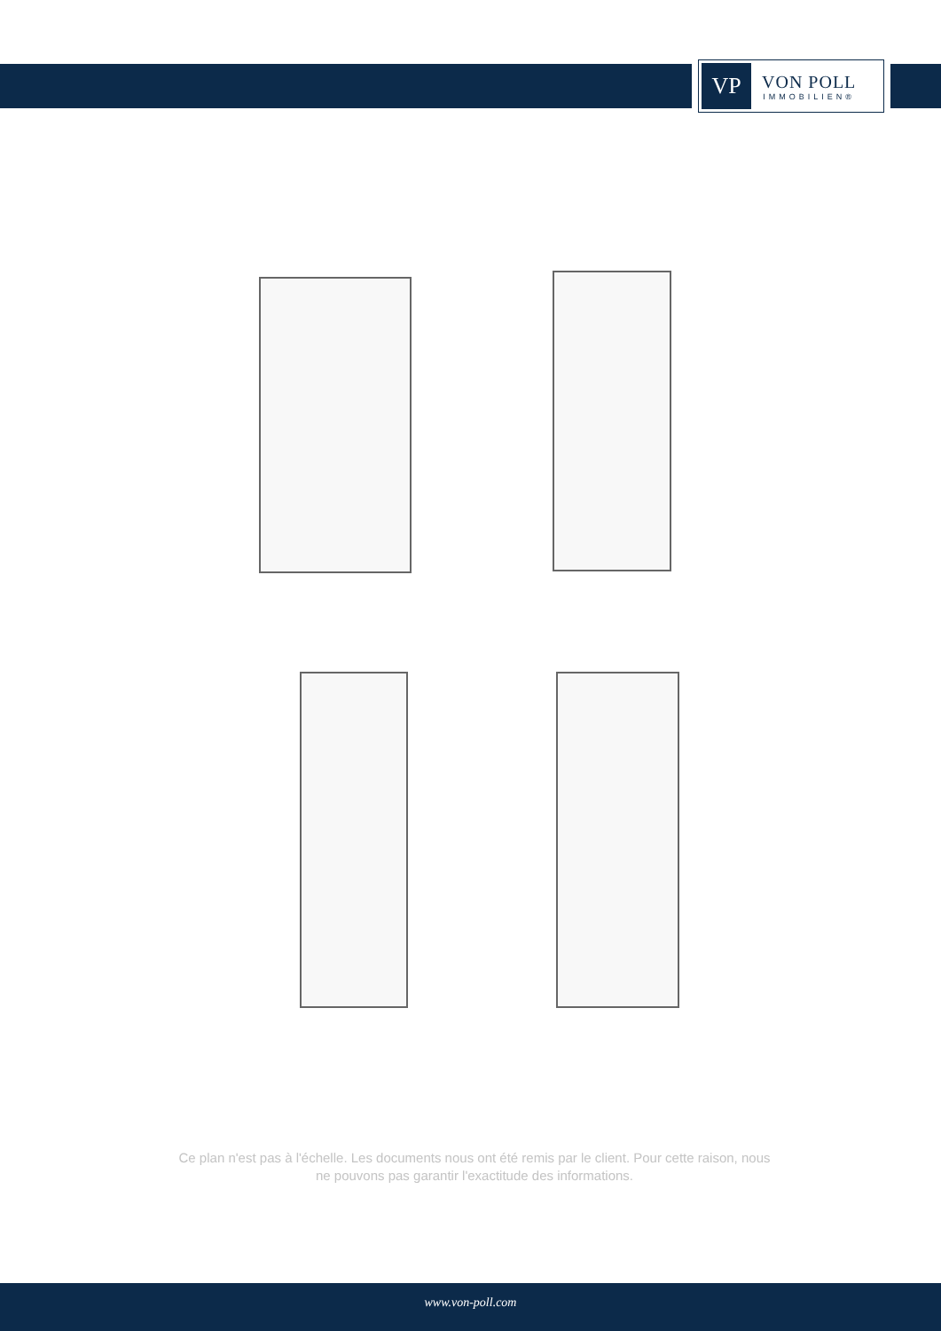VP
VON POLL
IMMOBILIEN®
Ce plan n'est pas à l'échelle. Les documents nous ont été remis par le client. Pour cette raison, nous ne pouvons pas garantir l'exactitude des informations.
www.von-poll.com